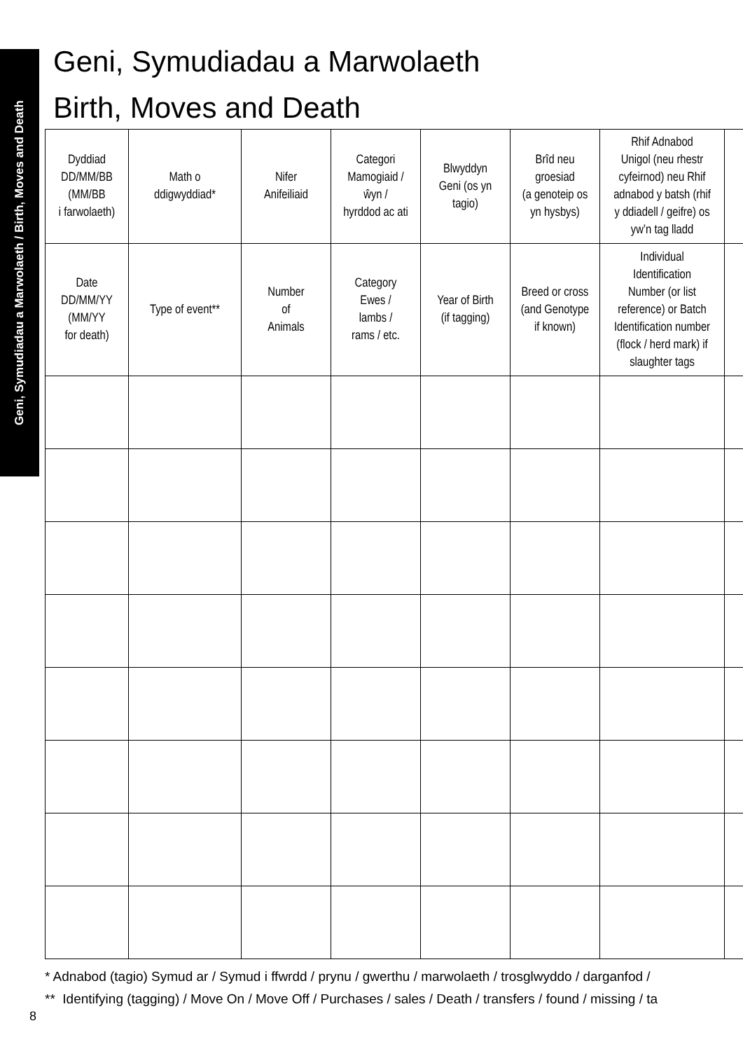Geni, Symudiadau a Marwolaeth / Birth, Moves and Death
Geni, Symudiadau a Marwolaeth
Birth, Moves and Death
| Dyddiad DD/MM/BB (MM/BB i farwolaeth) | Math o ddigwyddiad* | Nifer Anifeiliaid | Categori Mamogiaid / ŵyn / hyrddod ac ati | Blwyddyn Geni (os yn tagio) | Brîd neu groesiad (a genoteip os yn hysbys) | Rhif Adnabod Unigol (neu rhestr cyfeirnod) neu Rhif adnabod y batsh (rhif y ddiadell / geifre) os yw’n tag lladd | |
| Date DD/MM/YY (MM/YY for death) | Type of event** | Number of Animals | Category Ewes / lambs / rams / etc. | Year of Birth (if tagging) | Breed or cross (and Genotype if known) | Individual Identification Number (or list reference) or Batch Identification number (flock / herd mark) if slaughter tags | |
* Adnabod (tagio) Symud ar / Symud i ffwrdd / prynu / gwerthu / marwolaeth / trosglwyddo / darganfod /
** Identifying (tagging) / Move On / Move Off / Purchases / sales / Death / transfers / found / missing / ta
8